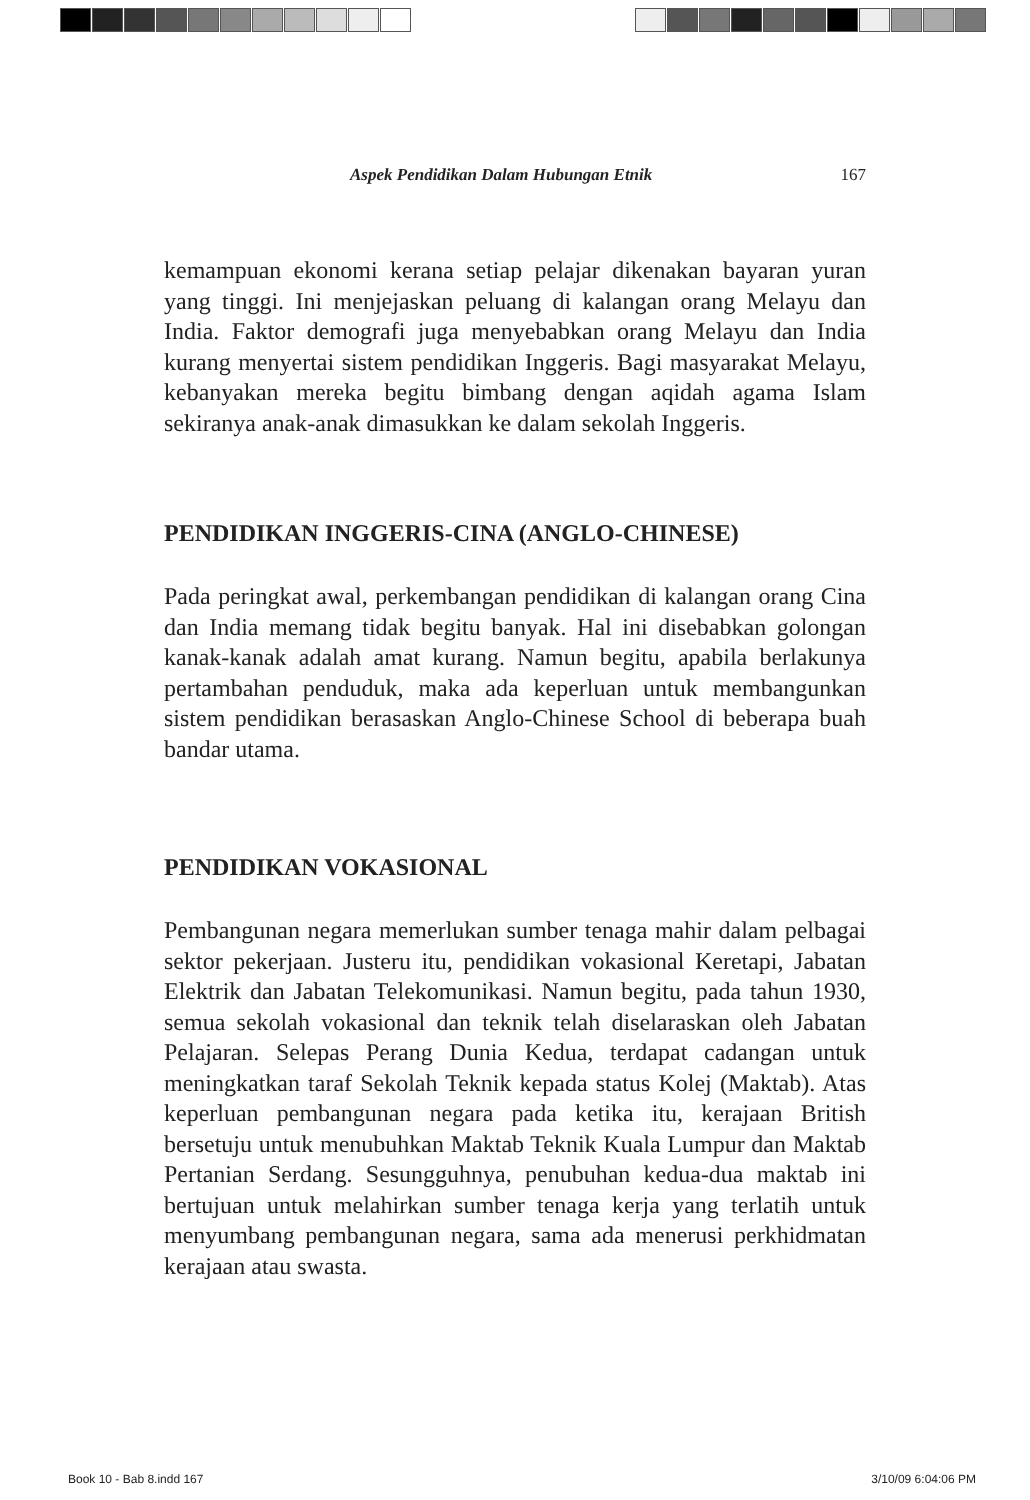Aspek Pendidikan Dalam Hubungan Etnik 167
kemampuan ekonomi kerana setiap pelajar dikenakan bayaran yuran yang tinggi. Ini menjejaskan peluang di kalangan orang Melayu dan India. Faktor demografi juga menyebabkan orang Melayu dan India kurang menyertai sistem pendidikan Inggeris. Bagi masyarakat Melayu, kebanyakan mereka begitu bimbang dengan aqidah agama Islam sekiranya anak-anak dimasukkan ke dalam sekolah Inggeris.
PENDIDIKAN INGGERIS-CINA (ANGLO-CHINESE)
Pada peringkat awal, perkembangan pendidikan di kalangan orang Cina dan India memang tidak begitu banyak. Hal ini disebabkan golongan kanak-kanak adalah amat kurang. Namun begitu, apabila berlakunya pertambahan penduduk, maka ada keperluan untuk membangunkan sistem pendidikan berasaskan Anglo-Chinese School di beberapa buah bandar utama.
PENDIDIKAN VOKASIONAL
Pembangunan negara memerlukan sumber tenaga mahir dalam pelbagai sektor pekerjaan. Justeru itu, pendidikan vokasional Keretapi, Jabatan Elektrik dan Jabatan Telekomunikasi. Namun begitu, pada tahun 1930, semua sekolah vokasional dan teknik telah diselaraskan oleh Jabatan Pelajaran. Selepas Perang Dunia Kedua, terdapat cadangan untuk meningkatkan taraf Sekolah Teknik kepada status Kolej (Maktab). Atas keperluan pembangunan negara pada ketika itu, kerajaan British bersetuju untuk menubuhkan Maktab Teknik Kuala Lumpur dan Maktab Pertanian Serdang. Sesungguhnya, penubuhan kedua-dua maktab ini bertujuan untuk melahirkan sumber tenaga kerja yang terlatih untuk menyumbang pembangunan negara, sama ada menerusi perkhidmatan kerajaan atau swasta.
Book 10 - Bab 8.indd 167 3/10/09 6:04:06 PM